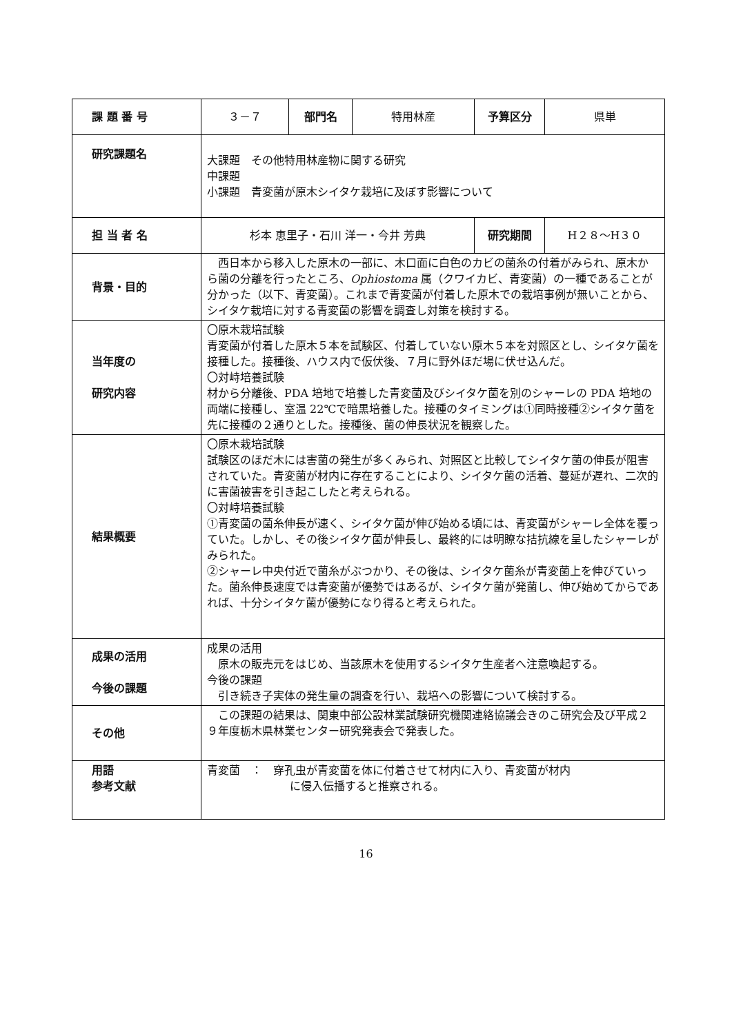| 課 題 番 号 | ３－７ | 部門名 | 特用林産 | 予算区分 | 県単 |
| 研究課題名 | 大課題 その他特用林産物に関する研究 中課題 小課題 青変菌が原木シイタケ栽培に及ぼす影響について | | | | |
| 担 当 者 名 | 杉本 恵里子・石川 洋一・今井 芳典 | | | 研究期間 | H２８～H３０ |
| 背景・目的 | 西日本から移入した原木の一部に、木口面に白色のカビの菌糸の付着がみられ、原木から菌の分離を行ったところ、 Ophiostoma 属（クワイカビ、青変菌）の一種であることが分かった（以下、青変菌）。これまで青変菌が付着した原木での栽培事例が無いことから、シイタケ栽培に対する青変菌の影響を調査し対策を検討する。 | | | | |
| 当年度の 研究内容 | 〇原木栽培試験 青変菌が付着した原木５本を試験区、付着していない原木５本を対照区とし、シイタケ菌を接種した。接種後、ハウス内で仮伏後、７月に野外ほだ場に伏せ込んだ。 〇対峙培養試験 材から分離後、PDA 培地で培養した青変菌及びシイタケ菌を別のシャーレの PDA 培地の両端に接種し、室温 22℃で暗黒培養した。接種のタイミングは①同時接種②シイタケ菌を先に接種の２通りとした。接種後、菌の伸長状況を観察した。 | | | | |
| 結果概要 | 〇原木栽培試験 試験区のほだ木には害菌の発生が多くみられ、対照区と比較してシイタケ菌の伸長が阻害されていた。青変菌が材内に存在することにより、シイタケ菌の活着、蔓延が遅れ、二次的に害菌被害を引き起こしたと考えられる。 〇対峙培養試験 ①青変菌の菌糸伸長が速く、シイタケ菌が伸び始める頃には、青変菌がシャーレ全体を覆っていた。しかし、その後シイタケ菌が伸長し、最終的には明瞭な拮抗線を呈したシャーレがみられた。 ②シャーレ中央付近で菌糸がぶつかり、その後は、シイタケ菌糸が青変菌上を伸びていった。菌糸伸長速度では青変菌が優勢ではあるが、シイタケ菌が発菌し、伸び始めてからであれば、十分シイタケ菌が優勢になり得ると考えられた。 | | | | |
| 成果の活用 今後の課題 | 成果の活用 原木の販売元をはじめ、当該原木を使用するシイタケ生産者へ注意喚起する。 今後の課題 引き続き子実体の発生量の調査を行い、栽培への影響について検討する。 | | | | |
| その他 | この課題の結果は、関東中部公設林業試験研究機関連絡協議会きのこ研究会及び平成２９年度栃木県林業センター研究発表会で発表した。 | | | | |
| 用語 参考文献 | 青変菌 ： 穿孔虫が青変菌を体に付着させて材内に入り、青変菌が材内 に侵入伝播すると推察される。 | | | | |
16